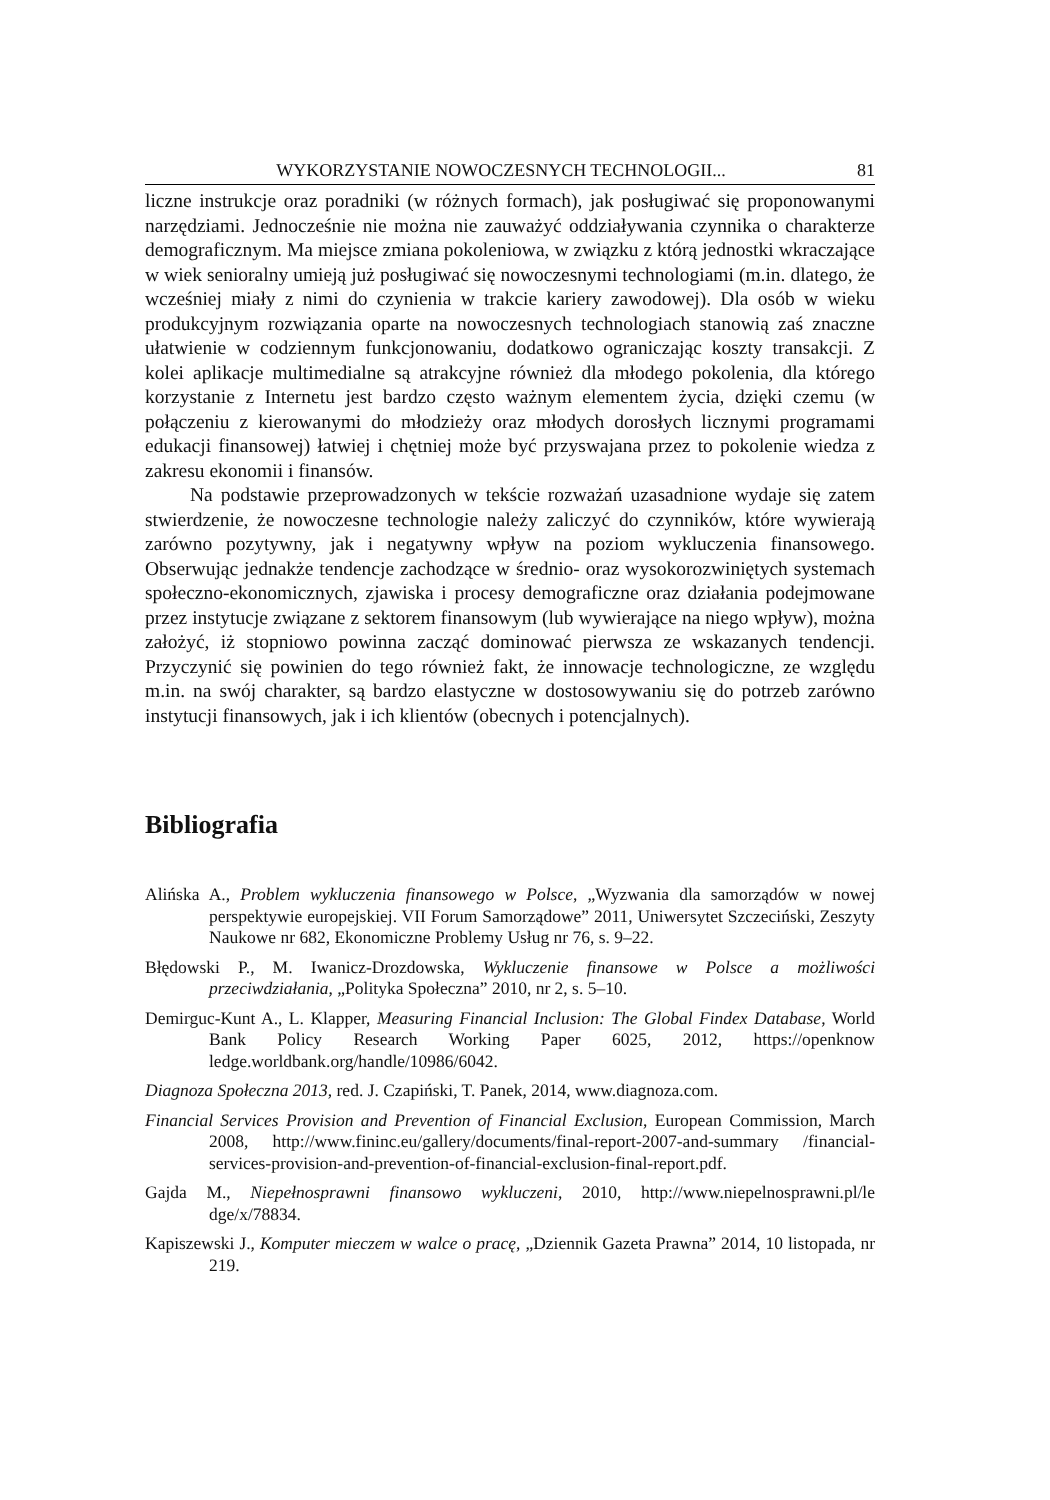WYKORZYSTANIE NOWOCZESNYCH TECHNOLOGII... 81
liczne instrukcje oraz poradniki (w różnych formach), jak posługiwać się proponowanymi narzędziami. Jednocześnie nie można nie zauważyć oddziaływania czynnika o charakterze demograficznym. Ma miejsce zmiana pokoleniowa, w związku z którą jednostki wkraczające w wiek senioralny umieją już posługiwać się nowoczesnymi technologiami (m.in. dlatego, że wcześniej miały z nimi do czynienia w trakcie kariery zawodowej). Dla osób w wieku produkcyjnym rozwiązania oparte na nowoczesnych technologiach stanowią zaś znaczne ułatwienie w codziennym funkcjonowaniu, dodatkowo ograniczając koszty transakcji. Z kolei aplikacje multimedialne są atrakcyjne również dla młodego pokolenia, dla którego korzystanie z Internetu jest bardzo często ważnym elementem życia, dzięki czemu (w połączeniu z kierowanymi do młodzieży oraz młodych dorosłych licznymi programami edukacji finansowej) łatwiej i chętniej może być przyswajana przez to pokolenie wiedza z zakresu ekonomii i finansów.
Na podstawie przeprowadzonych w tekście rozważań uzasadnione wydaje się zatem stwierdzenie, że nowoczesne technologie należy zaliczyć do czynników, które wywierają zarówno pozytywny, jak i negatywny wpływ na poziom wykluczenia finansowego. Obserwując jednakże tendencje zachodzące w średnio- oraz wysokorozwiniętych systemach społeczno-ekonomicznych, zjawiska i procesy demograficzne oraz działania podejmowane przez instytucje związane z sektorem finansowym (lub wywierające na niego wpływ), można założyć, iż stopniowo powinna zacząć dominować pierwsza ze wskazanych tendencji. Przyczynić się powinien do tego również fakt, że innowacje technologiczne, ze względu m.in. na swój charakter, są bardzo elastyczne w dostosowywaniu się do potrzeb zarówno instytucji finansowych, jak i ich klientów (obecnych i potencjalnych).
Bibliografia
Alińska A., Problem wykluczenia finansowego w Polsce, „Wyzwania dla samorządów w nowej perspektywie europejskiej. VII Forum Samorządowe” 2011, Uniwersytet Szczeciński, Zeszyty Naukowe nr 682, Ekonomiczne Problemy Usług nr 76, s. 9–22.
Błędowski P., M. Iwanicz-Drozdowska, Wykluczenie finansowe w Polsce a możliwości przeciwdziałania, „Polityka Społeczna” 2010, nr 2, s. 5–10.
Demirguc-Kunt A., L. Klapper, Measuring Financial Inclusion: The Global Findex Database, World Bank Policy Research Working Paper 6025, 2012, https://openknow ledge.worldbank.org/handle/10986/6042.
Diagnoza Społeczna 2013, red. J. Czapiński, T. Panek, 2014, www.diagnoza.com.
Financial Services Provision and Prevention of Financial Exclusion, European Commission, March 2008, http://www.fininc.eu/gallery/documents/final-report-2007-and-summary /financial-services-provision-and-prevention-of-financial-exclusion-final-report.pdf.
Gajda M., Niepełnosprawni finansowo wykluczeni, 2010, http://www.niepelnosprawni.pl/le dge/x/78834.
Kapiszewski J., Komputer mieczem w walce o pracę, „Dziennik Gazeta Prawna” 2014, 10 listopada, nr 219.